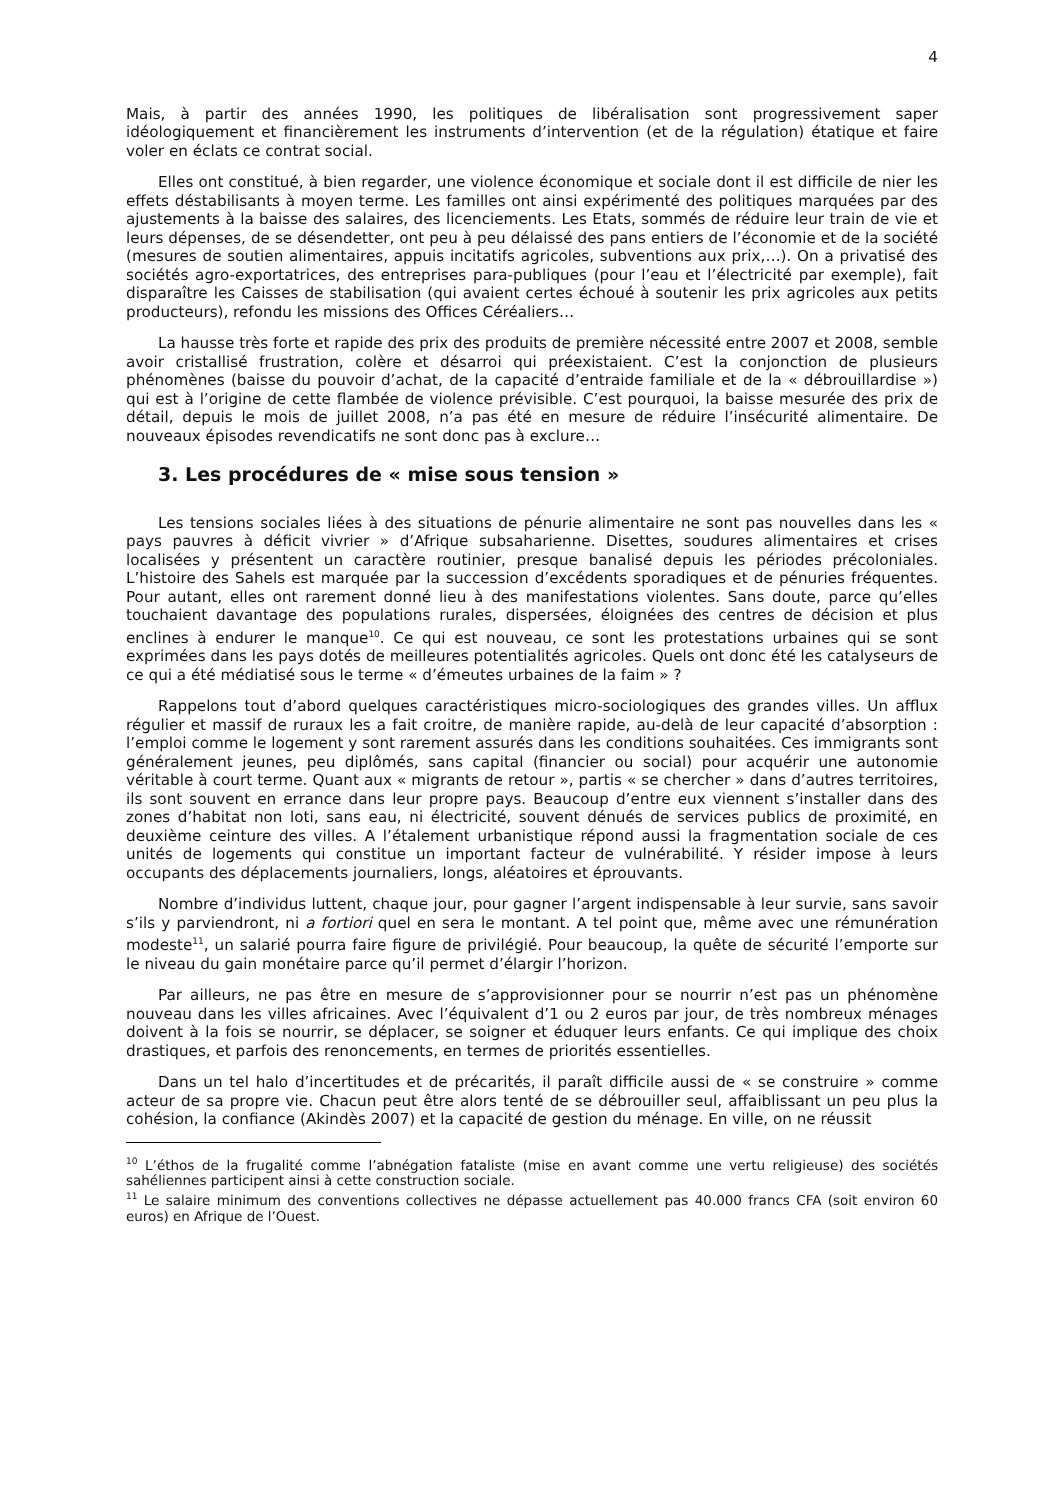4
Mais, à partir des années 1990, les politiques de libéralisation sont progressivement saper idéologiquement et financièrement les instruments d’intervention (et de la régulation) étatique et faire voler en éclats ce contrat social.
Elles ont constitué, à bien regarder, une violence économique et sociale dont il est difficile de nier les effets déstabilisants à moyen terme. Les familles ont ainsi expérimenté des politiques marquées par des ajustements à la baisse des salaires, des licenciements. Les Etats, sommés de réduire leur train de vie et leurs dépenses, de se désendetter, ont peu à peu délaissé des pans entiers de l’économie et de la société (mesures de soutien alimentaires, appuis incitatifs agricoles, subventions aux prix,…). On a privatisé des sociétés agro-exportatrices, des entreprises para-publiques (pour l’eau et l’électricité par exemple), fait disparaître les Caisses de stabilisation (qui avaient certes échoué à soutenir les prix agricoles aux petits producteurs), refondu les missions des Offices Céréaliers…
La hausse très forte et rapide des prix des produits de première nécessité entre 2007 et 2008, semble avoir cristallisé frustration, colère et désarroi qui préexistaient. C’est la conjonction de plusieurs phénomènes (baisse du pouvoir d’achat, de la capacité d’entraide familiale et de la « débrouillardise ») qui est à l’origine de cette flambée de violence prévisible. C’est pourquoi, la baisse mesurée des prix de détail, depuis le mois de juillet 2008, n’a pas été en mesure de réduire l’insécurité alimentaire. De nouveaux épisodes revendicatifs ne sont donc pas à exclure…
3. Les procédures de « mise sous tension »
Les tensions sociales liées à des situations de pénurie alimentaire ne sont pas nouvelles dans les « pays pauvres à déficit vivrier » d’Afrique subsaharienne. Disettes, soudures alimentaires et crises localisées y présentent un caractère routinier, presque banalisé depuis les périodes précoloniales. L’histoire des Sahels est marquée par la succession d’excédents sporadiques et de pénuries fréquentes. Pour autant, elles ont rarement donné lieu à des manifestations violentes. Sans doute, parce qu’elles touchaient davantage des populations rurales, dispersées, éloignées des centres de décision et plus enclines à endurer le manque<sup>10</sup>. Ce qui est nouveau, ce sont les protestations urbaines qui se sont exprimées dans les pays dotés de meilleures potentialités agricoles. Quels ont donc été les catalyseurs de ce qui a été médiatisé sous le terme « d’émeutes urbaines de la faim » ?
Rappelons tout d’abord quelques caractéristiques micro-sociologiques des grandes villes. Un afflux régulier et massif de ruraux les a fait croitre, de manière rapide, au-delà de leur capacité d’absorption : l’emploi comme le logement y sont rarement assurés dans les conditions souhaitées. Ces immigrants sont généralement jeunes, peu diplômés, sans capital (financier ou social) pour acquérir une autonomie véritable à court terme. Quant aux « migrants de retour », partis « se chercher » dans d’autres territoires, ils sont souvent en errance dans leur propre pays. Beaucoup d’entre eux viennent s’installer dans des zones d’habitat non loti, sans eau, ni électricité, souvent dénués de services publics de proximité, en deuxième ceinture des villes. A l’étalement urbanistique répond aussi la fragmentation sociale de ces unités de logements qui constitue un important facteur de vulnérabilité. Y résider impose à leurs occupants des déplacements journaliers, longs, aléatoires et éprouvants.
Nombre d’individus luttent, chaque jour, pour gagner l’argent indispensable à leur survie, sans savoir s’ils y parviendront, ni a fortiori quel en sera le montant. A tel point que, même avec une rémunération modeste<sup>11</sup>, un salarié pourra faire figure de privilégié. Pour beaucoup, la quête de sécurité l’emporte sur le niveau du gain monétaire parce qu’il permet d’élargir l’horizon.
Par ailleurs, ne pas être en mesure de s’approvisionner pour se nourrir n’est pas un phénomène nouveau dans les villes africaines. Avec l’équivalent d’1 ou 2 euros par jour, de très nombreux ménages doivent à la fois se nourrir, se déplacer, se soigner et éduquer leurs enfants. Ce qui implique des choix drastiques, et parfois des renoncements, en termes de priorités essentielles.
Dans un tel halo d’incertitudes et de précarités, il paraît difficile aussi de « se construire » comme acteur de sa propre vie. Chacun peut être alors tenté de se débrouiller seul, affaiblissant un peu plus la cohésion, la confiance (Akindès 2007) et la capacité de gestion du ménage. En ville, on ne réussit
<sup>10</sup> L’éthos de la frugalité comme l’abnégation fataliste (mise en avant comme une vertu religieuse) des sociétés sahéliennes participent ainsi à cette construction sociale.
<sup>11</sup> Le salaire minimum des conventions collectives ne dépasse actuellement pas 40.000 francs CFA (soit environ 60 euros) en Afrique de l’Ouest.